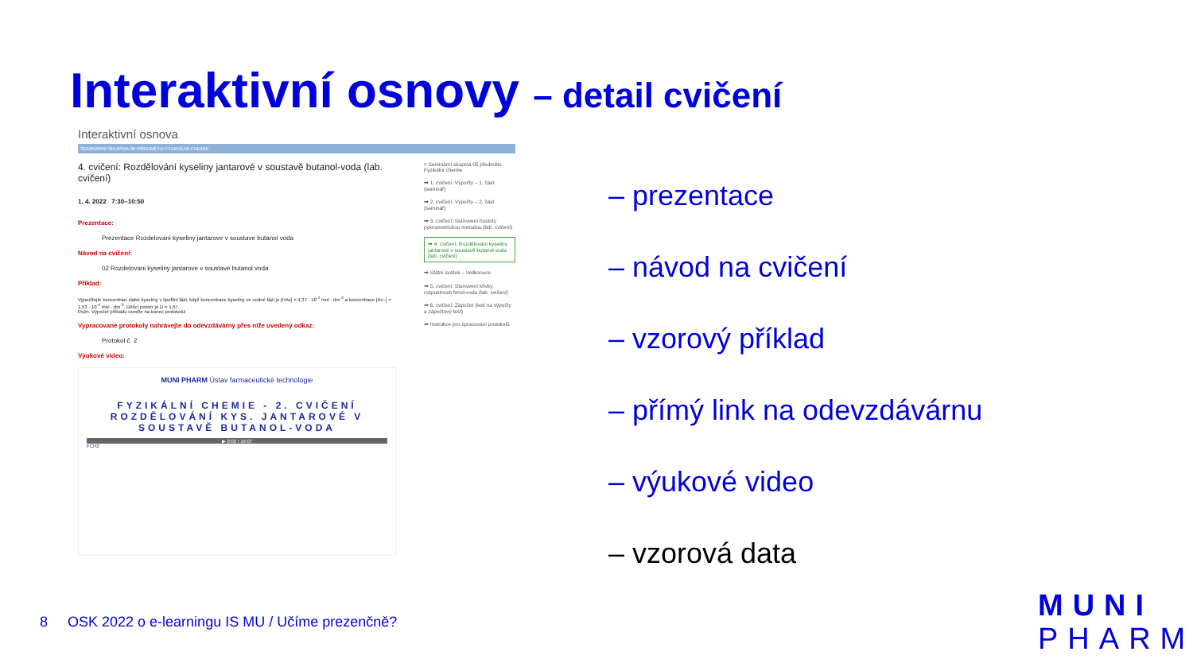Interaktivní osnovy – detail cvičení
Interaktivní osnova
SEMINÁRNÍ SKUPINA 05 PŘEDMĚTU FYZIKÁLNÍ CHEMIE
4. cvičení: Rozdělování kyseliny jantarové v soustavě butanol-voda (lab. cvičení)
1. 4. 2022 7:30–10:50
Prezentace:
Prezentace Rozdelovani kyseliny jantarove v soustave butanol voda
Návod na cvičení:
02 Rozdelovani kyseliny jantarove v soustave butanol voda
Příklad:
Vypočítejte koncentraci slabé kyseliny v lipofilní fázi, když koncentrace kyseliny ve vodné fázi je [HAv] = 4,37 · 10<sup>-2</sup> mol · dm<sup>-3</sup> a koncentrace [Av–] = 1,53 · 10<sup>-4</sup> mol · dm<sup>-3</sup>. Dělící poměr je D = 1,67.
Pozn. Výpočet příkladu uveďte na konec protokolu!
Vypracované protokoly nahrávejte do odevzdávárny přes níže uvedený odkaz:
Protokol č. 2
Výukové video:
MUNI PHARM Ústav farmaceutické technologie
FYZIKÁLNÍ CHEMIE - 2. CVIČENÍ ROZDĚLOVÁNÍ KYS. JANTAROVÉ V SOUSTAVĚ BUTANOL-VODA
▶ 0:02 / 16:07
FCH2
≡ Seminární skupina 05 předmětu Fyzikální chemie
➡ 1. cvičení: Výpočty – 1. část (seminář)
➡ 2. cvičení: Výpočty – 2. část (seminář)
➡ 3. cvičení: Stanovení hustoty pyknometrickou metodou (lab. cvičení)
➡ 4. cvičení: Rozdělování kyseliny jantarové v soustavě butanol-voda (lab. cvičení)
➡ Státní svátek – Velikonoce
➡ 5. cvičení: Stanovení křivky rozpustnosti fenol-voda (lab. cvičení)
➡ 6. cvičení: Zápočet (test na výpočty a zápočtový test)
➡ Instrukce pro zpracování protokolů
– prezentace
– návod na cvičení
– vzorový příklad
– přímý link na odevzdávárnu
– výukové video
– vzorová data
8 OSK 2022 o e-learningu IS MU / Učíme prezenčně?
MUNI
PHARM